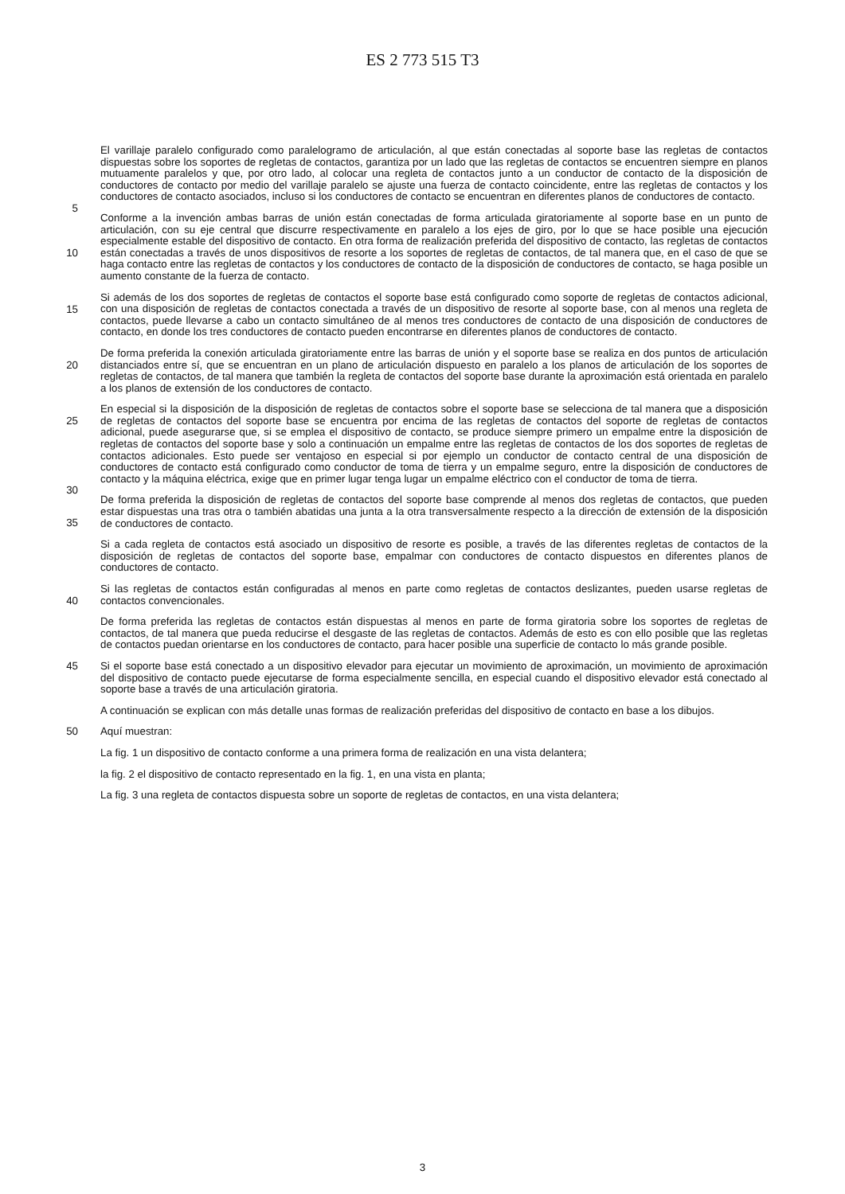ES 2 773 515 T3
El varillaje paralelo configurado como paralelogramo de articulación, al que están conectadas al soporte base las regletas de contactos dispuestas sobre los soportes de regletas de contactos, garantiza por un lado que las regletas de contactos se encuentren siempre en planos mutuamente paralelos y que, por otro lado, al colocar una regleta de contactos junto a un conductor de contacto de la disposición de conductores de contacto por medio del varillaje
5
paralelo se ajuste una fuerza de contacto coincidente, entre las regletas de contactos y los conductores de contacto asociados, incluso si los conductores de contacto se encuentran en diferentes planos de conductores de contacto.
Conforme a la invención ambas barras de unión están conectadas de forma articulada giratoriamente al soporte base en un punto de articulación, con su eje central que discurre respectivamente en paralelo a los ejes de giro, por lo que se hace posible una ejecución especialmente estable del dispositivo de contacto. En otra forma de realización preferida
10
del dispositivo de contacto, las regletas de contactos están conectadas a través de unos dispositivos de resorte a los soportes de regletas de contactos, de tal manera que, en el caso de que se haga contacto entre las regletas de contactos y los conductores de contacto de la disposición de conductores de contacto, se haga posible un aumento constante de la fuerza de contacto.
Si además de los dos soportes de regletas de contactos el soporte base está configurado como soporte de regletas
15
de contactos adicional, con una disposición de regletas de contactos conectada a través de un dispositivo de resorte al soporte base, con al menos una regleta de contactos, puede llevarse a cabo un contacto simultáneo de al menos tres conductores de contacto de una disposición de conductores de contacto, en donde los tres conductores de contacto pueden encontrarse en diferentes planos de conductores de contacto.
De forma preferida la conexión articulada giratoriamente entre las barras de unión y el soporte base se realiza en dos
20
puntos de articulación distanciados entre sí, que se encuentran en un plano de articulación dispuesto en paralelo a los planos de articulación de los soportes de regletas de contactos, de tal manera que también la regleta de contactos del soporte base durante la aproximación está orientada en paralelo a los planos de extensión de los conductores de contacto.
En especial si la disposición de la disposición de regletas de contactos sobre el soporte base se selecciona de tal
25
manera que a disposición de regletas de contactos del soporte base se encuentra por encima de las regletas de contactos del soporte de regletas de contactos adicional, puede asegurarse que, si se emplea el dispositivo de contacto, se produce siempre primero un empalme entre la disposición de regletas de contactos del soporte base y solo a continuación un empalme entre las regletas de contactos de los dos soportes de regletas de contactos adicionales. Esto puede ser ventajoso en especial si por ejemplo un conductor de contacto central de una disposición
30
de conductores de contacto está configurado como conductor de toma de tierra y un empalme seguro, entre la disposición de conductores de contacto y la máquina eléctrica, exige que en primer lugar tenga lugar un empalme eléctrico con el conductor de toma de tierra.
De forma preferida la disposición de regletas de contactos del soporte base comprende al menos dos regletas de contactos, que pueden estar dispuestas una tras otra o también abatidas una junta a la otra transversalmente respecto
35
a la dirección de extensión de la disposición de conductores de contacto.
Si a cada regleta de contactos está asociado un dispositivo de resorte es posible, a través de las diferentes regletas de contactos de la disposición de regletas de contactos del soporte base, empalmar con conductores de contacto dispuestos en diferentes planos de conductores de contacto.
Si las regletas de contactos están configuradas al menos en parte como regletas de contactos deslizantes, pueden
40
usarse regletas de contactos convencionales.
De forma preferida las regletas de contactos están dispuestas al menos en parte de forma giratoria sobre los soportes de regletas de contactos, de tal manera que pueda reducirse el desgaste de las regletas de contactos. Además de esto es con ello posible que las regletas de contactos puedan orientarse en los conductores de contacto, para hacer posible una superficie de contacto lo más grande posible.
45 Si el soporte base está conectado a un dispositivo elevador para ejecutar un movimiento de aproximación, un movimiento de aproximación del dispositivo de contacto puede ejecutarse de forma especialmente sencilla, en especial cuando el dispositivo elevador está conectado al soporte base a través de una articulación giratoria.
A continuación se explican con más detalle unas formas de realización preferidas del dispositivo de contacto en base a los dibujos.
50 Aquí muestran:
La fig. 1 un dispositivo de contacto conforme a una primera forma de realización en una vista delantera;
la fig. 2 el dispositivo de contacto representado en la fig. 1, en una vista en planta;
La fig. 3 una regleta de contactos dispuesta sobre un soporte de regletas de contactos, en una vista delantera;
3